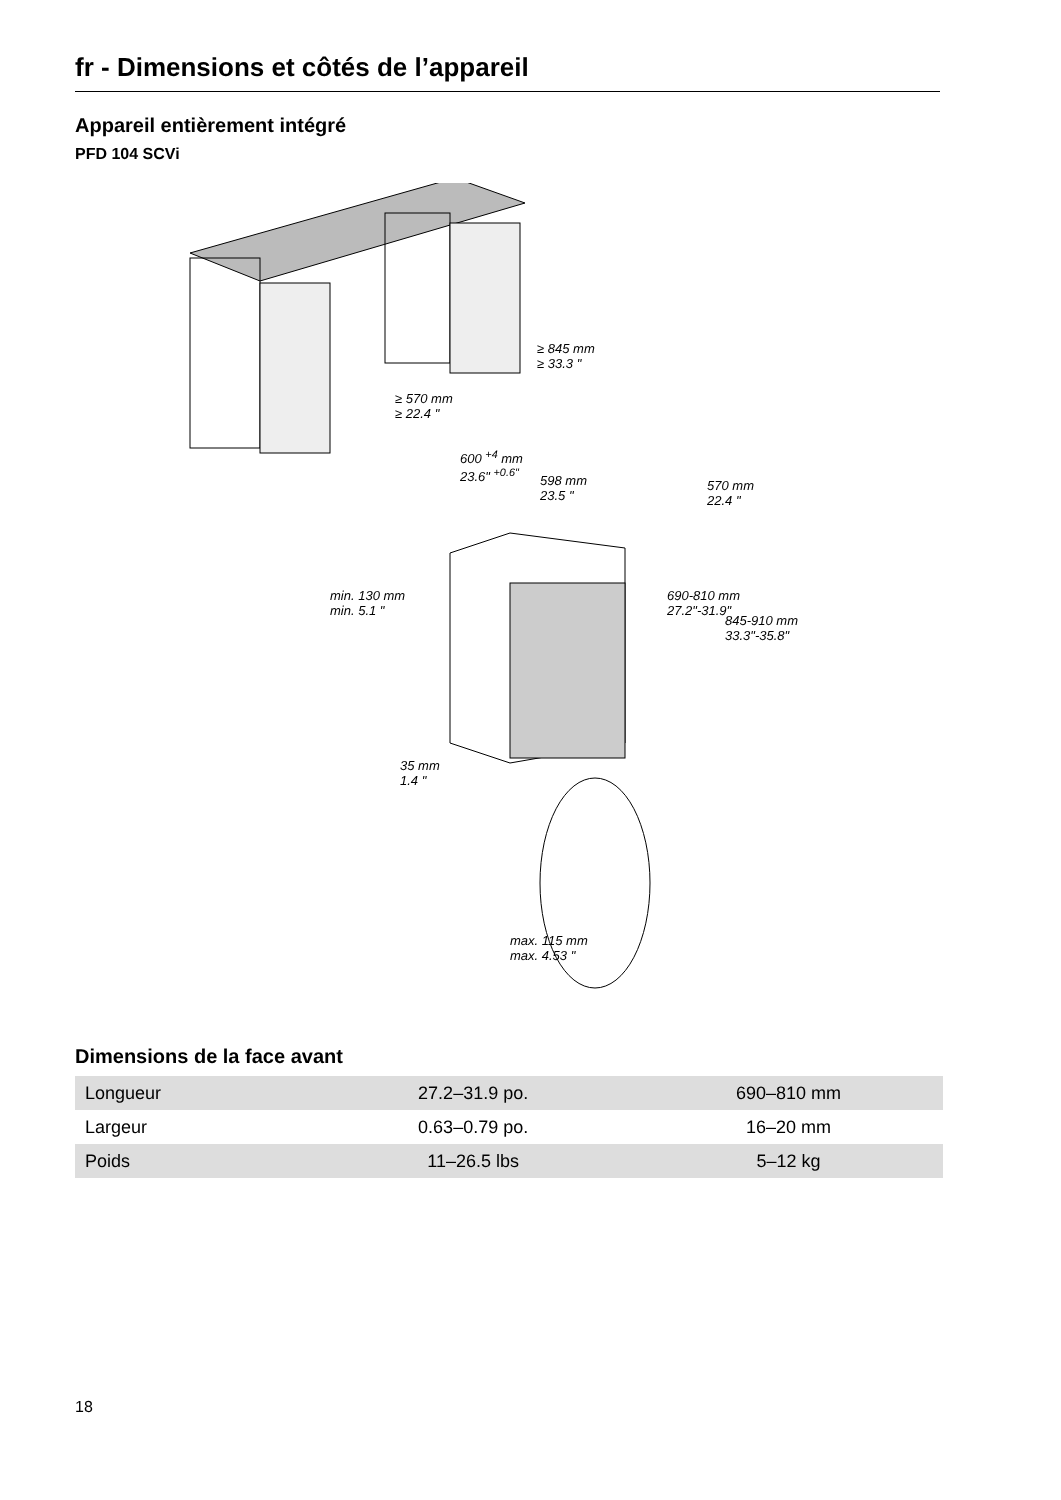fr - Dimensions et côtés de l’appareil
Appareil entièrement intégré
PFD 104 SCVi
≥ 845 mm
≥ 33.3 "
≥ 570 mm
≥ 22.4 "
600 <sup>+4</sup> mm
23.6" <sup>+0.6"</sup>
598 mm
23.5 "
570 mm
22.4 "
690-810 mm
27.2"-31.9"
845-910 mm
33.3"-35.8"
min. 130 mm
min. 5.1 "
35 mm
1.4 "
max. 115 mm
max. 4.53 "
Dimensions de la face avant
| Longueur | 27.2–31.9 po. | 690–810 mm |
| Largeur | 0.63–0.79 po. | 16–20 mm |
| Poids | 11–26.5 lbs | 5–12 kg |
18